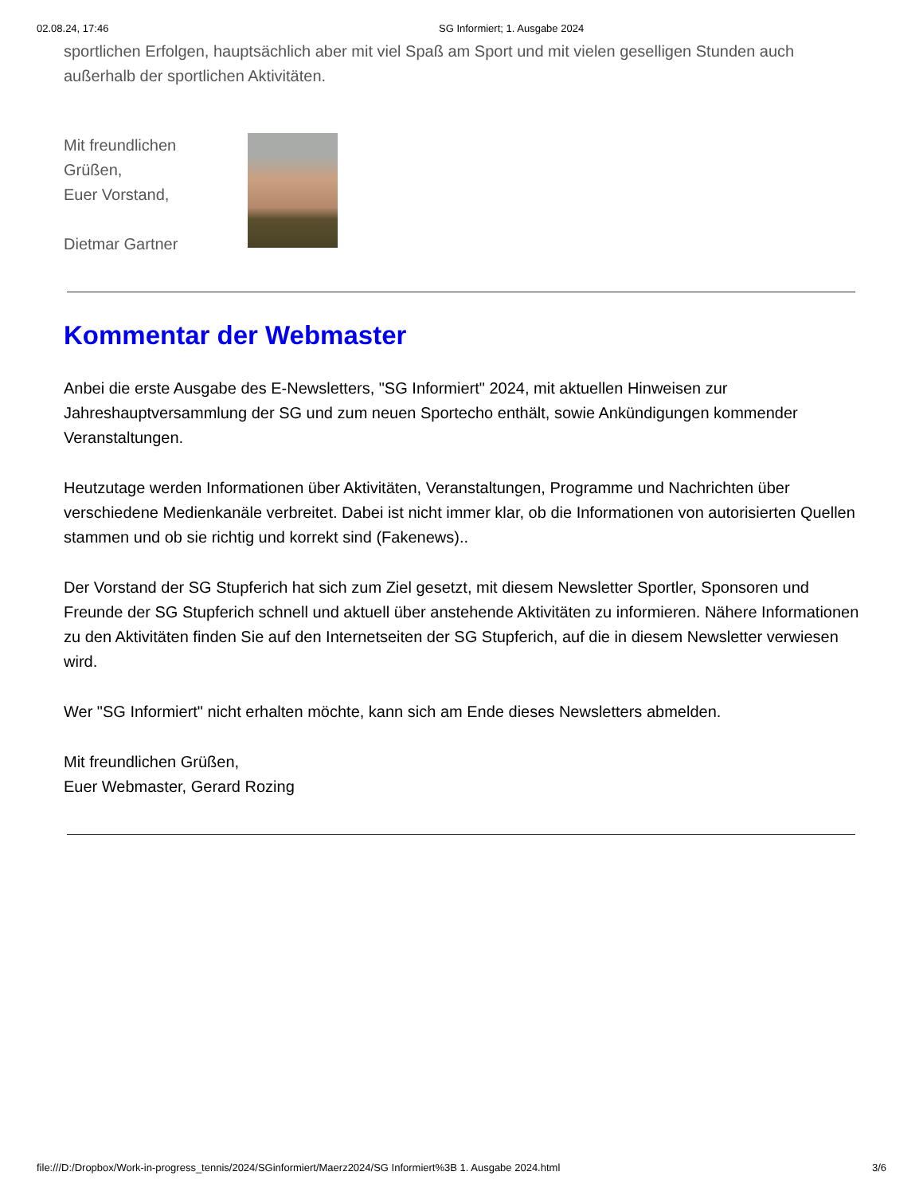02.08.24, 17:46 SG Informiert; 1. Ausgabe 2024
sportlichen Erfolgen, hauptsächlich aber mit viel Spaß am Sport und mit vielen geselligen Stunden auch außerhalb der sportlichen Aktivitäten.
Mit freundlichen
Grüßen,
Euer Vorstand,
Dietmar Gartner
Kommentar der Webmaster
Anbei die erste Ausgabe des E-Newsletters, "SG Informiert" 2024, mit aktuellen Hinweisen zur Jahreshauptversammlung der SG und zum neuen Sportecho enthält, sowie Ankündigungen kommender Veranstaltungen.
Heutzutage werden Informationen über Aktivitäten, Veranstaltungen, Programme und Nachrichten über verschiedene Medienkanäle verbreitet. Dabei ist nicht immer klar, ob die Informationen von autorisierten Quellen stammen und ob sie richtig und korrekt sind (Fakenews)..
Der Vorstand der SG Stupferich hat sich zum Ziel gesetzt, mit diesem Newsletter Sportler, Sponsoren und Freunde der SG Stupferich schnell und aktuell über anstehende Aktivitäten zu informieren. Nähere Informationen zu den Aktivitäten finden Sie auf den Internetseiten der SG Stupferich, auf die in diesem Newsletter verwiesen wird.
Wer "SG Informiert" nicht erhalten möchte, kann sich am Ende dieses Newsletters abmelden.
Mit freundlichen Grüßen,
Euer Webmaster, Gerard Rozing
file:///D:/Dropbox/Work-in-progress_tennis/2024/SGinformiert/Maerz2024/SG Informiert%3B 1. Ausgabe 2024.html 3/6